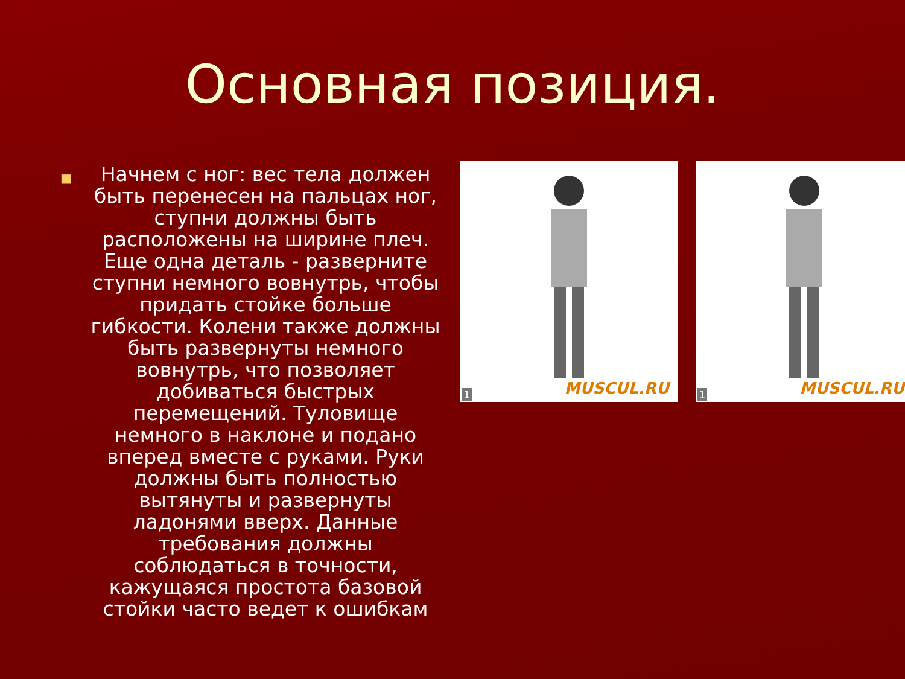Основная позиция.
■
Начнем с ног: вес тела должен быть перенесен на пальцах ног, ступни должны быть расположены на ширине плеч. Еще одна деталь - разверните ступни немного вовнутрь, чтобы придать стойке больше гибкости. Колени также должны быть развернуты немного вовнутрь, что позволяет добиваться быстрых перемещений. Туловище немного в наклоне и подано вперед вместе с руками. Руки должны быть полностью вытянуты и развернуты ладонями вверх. Данные требования должны соблюдаться в точности, кажущаяся простота базовой стойки часто ведет к ошибкам
1 MUSCUL.RU
1 MUSCUL.RU